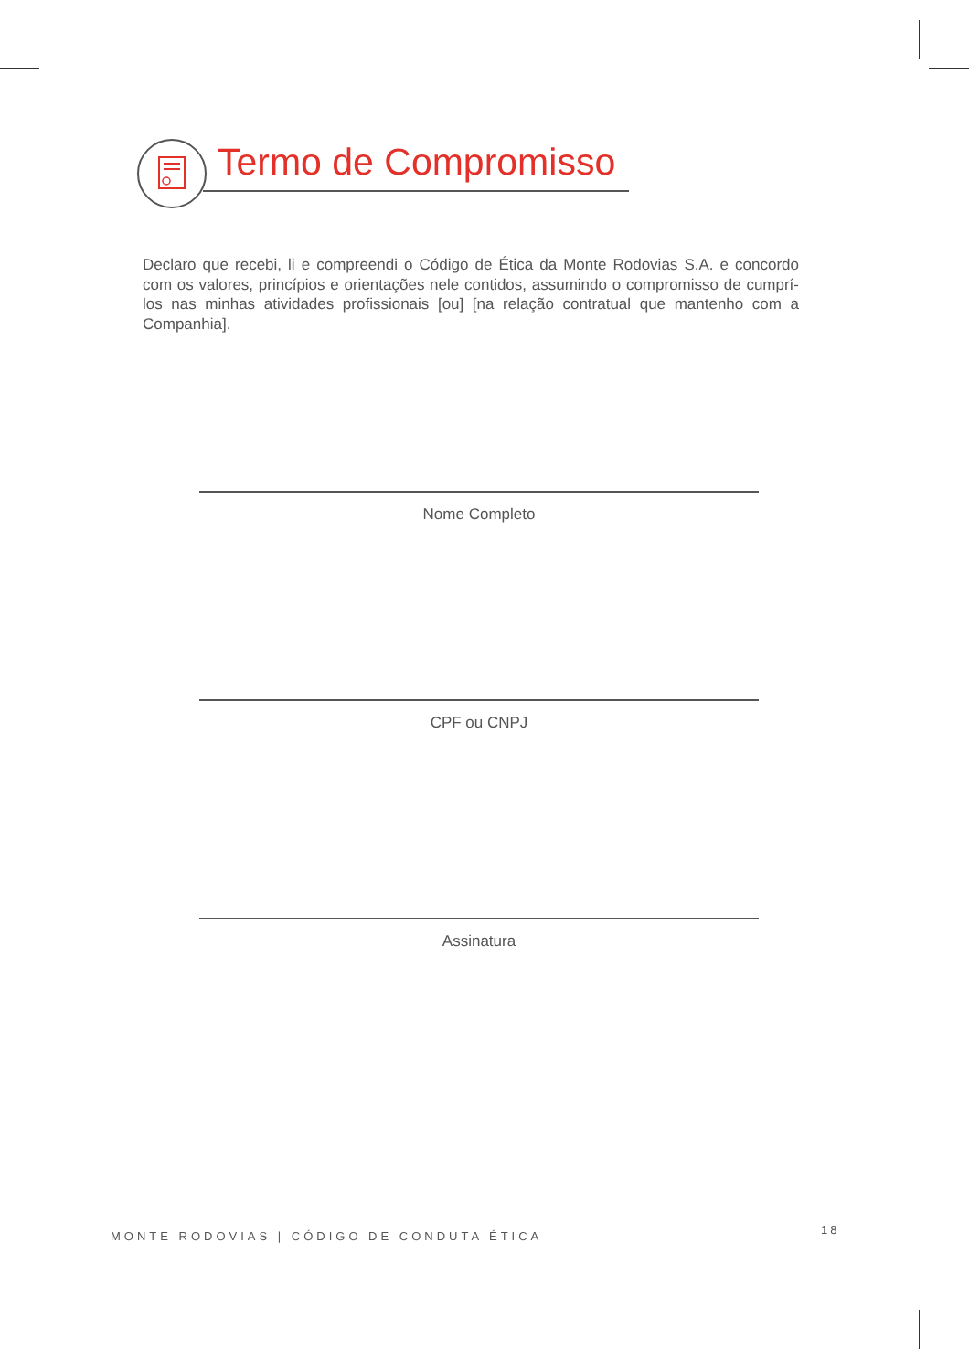Termo de Compromisso
Declaro que recebi, li e compreendi o Código de Ética da Monte Rodovias S.A. e concordo com os valores, princípios e orientações nele contidos, assumindo o compromisso de cumprí-los nas minhas atividades profissionais [ou] [na relação contratual que mantenho com a Companhia].
Nome Completo
CPF ou CNPJ
Assinatura
MONTE RODOVIAS | CÓDIGO DE CONDUTA ÉTICA
18